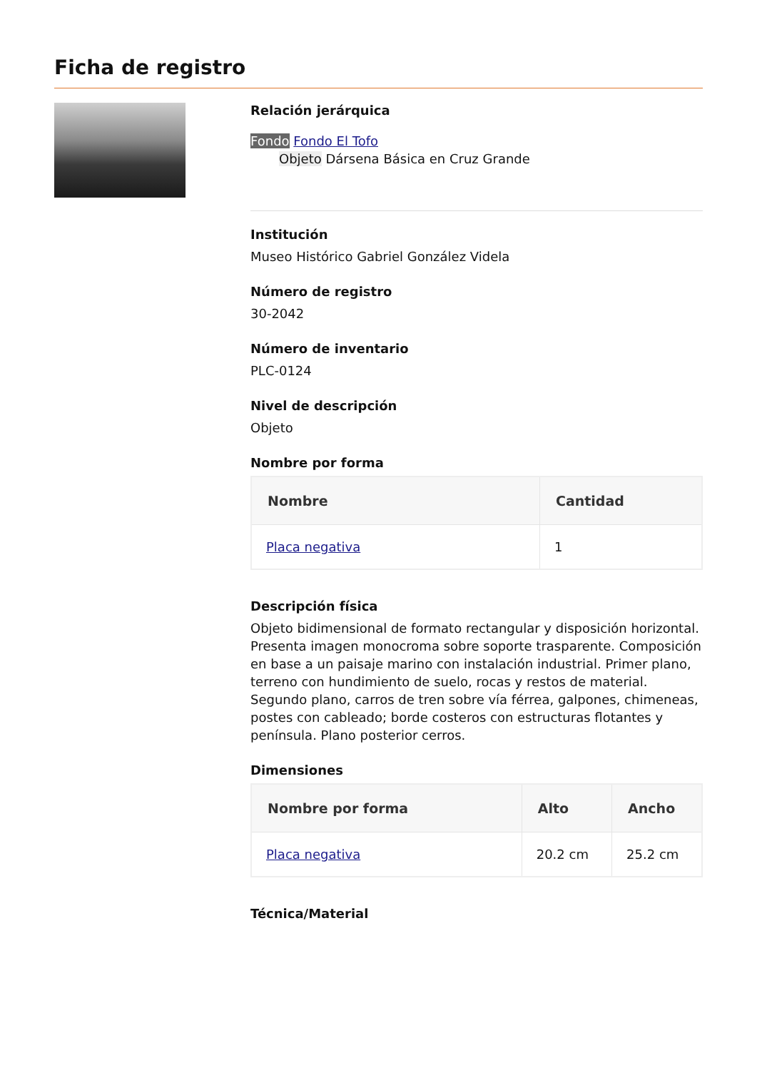Ficha de registro
Relación jerárquica
Fondo Fondo El Tofo
Objeto Dársena Básica en Cruz Grande
Institución
Museo Histórico Gabriel González Videla
Número de registro
30-2042
Número de inventario
PLC-0124
Nivel de descripción
Objeto
Nombre por forma
| Nombre | Cantidad |
| --- | --- |
| Placa negativa | 1 |
Descripción física
Objeto bidimensional de formato rectangular y disposición horizontal. Presenta imagen monocroma sobre soporte trasparente. Composición en base a un paisaje marino con instalación industrial. Primer plano, terreno con hundimiento de suelo, rocas y restos de material. Segundo plano, carros de tren sobre vía férrea, galpones, chimeneas, postes con cableado; borde costeros con estructuras flotantes y península. Plano posterior cerros.
Dimensiones
| Nombre por forma | Alto | Ancho |
| --- | --- | --- |
| Placa negativa | 20.2 cm | 25.2 cm |
Técnica/Material